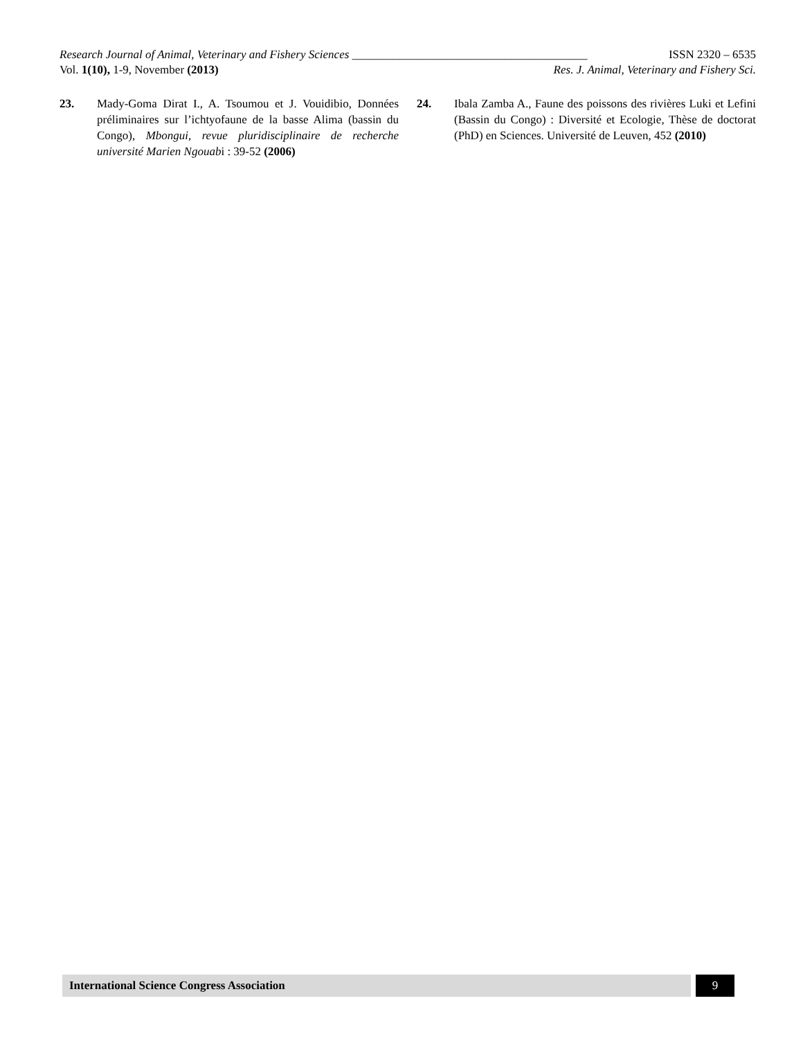Research Journal of Animal, Veterinary and Fishery Sciences ________________________________________ ISSN 2320 – 6535
Vol. 1(10), 1-9, November (2013) Res. J. Animal, Veterinary and Fishery Sci.
23. Mady-Goma Dirat I., A. Tsoumou et J. Vouidibio, Données préliminaires sur l’ichtyofaune de la basse Alima (bassin du Congo), Mbongui, revue pluridisciplinaire de recherche université Marien Ngouabi : 39-52 (2006)
24. Ibala Zamba A., Faune des poissons des rivières Luki et Lefini (Bassin du Congo) : Diversité et Ecologie, Thèse de doctorat (PhD) en Sciences. Université de Leuven, 452 (2010)
International Science Congress Association 9